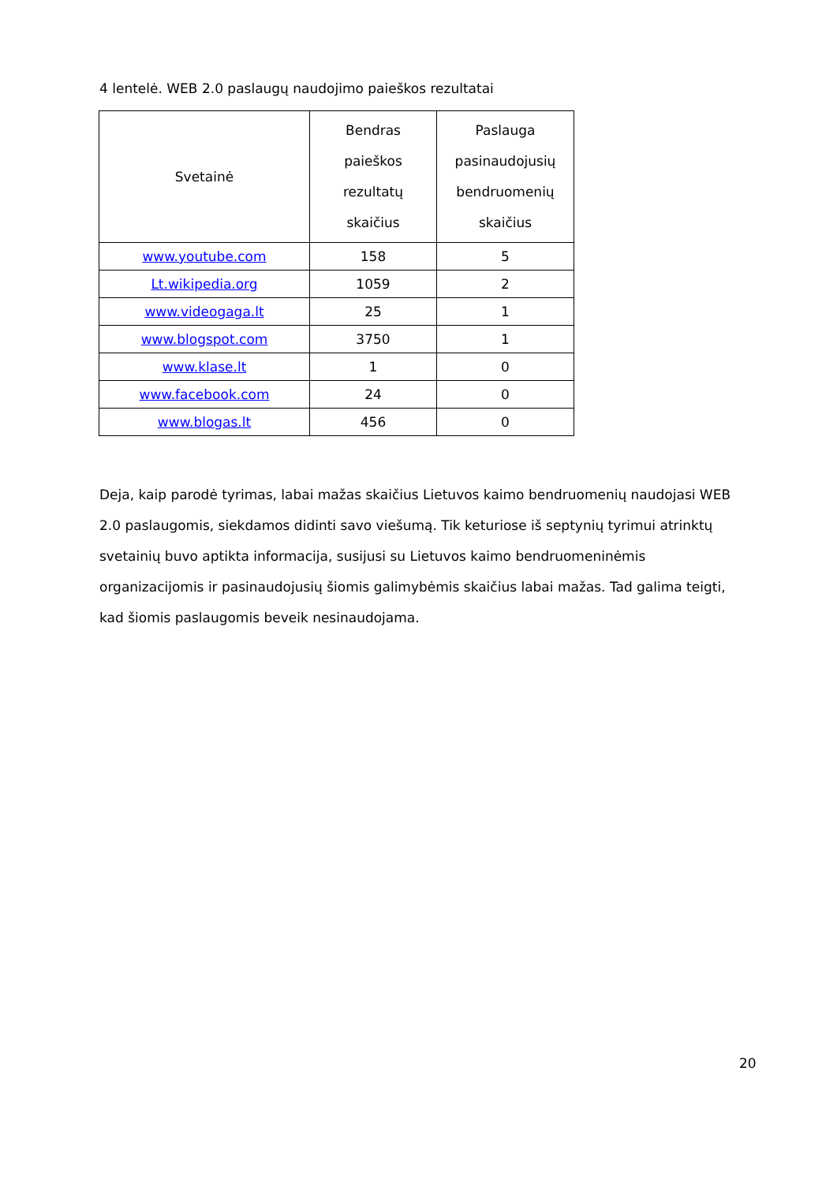4 lentelė. WEB 2.0 paslaugų naudojimo paieškos rezultatai
| Svetainė | Bendras paieškos rezultatų skaičius | Paslauga pasinaudojusių bendruomenių skaičius |
| --- | --- | --- |
| www.youtube.com | 158 | 5 |
| Lt.wikipedia.org | 1059 | 2 |
| www.videogaga.lt | 25 | 1 |
| www.blogspot.com | 3750 | 1 |
| www.klase.lt | 1 | 0 |
| www.facebook.com | 24 | 0 |
| www.blogas.lt | 456 | 0 |
Deja, kaip parodė tyrimas, labai mažas skaičius Lietuvos kaimo bendruomenių naudojasi WEB 2.0 paslaugomis, siekdamos didinti savo viešumą. Tik keturiose iš septynių tyrimui atrinktų svetainių buvo aptikta informacija, susijusi su Lietuvos kaimo bendruomeninėmis organizacijomis ir pasinaudojusių šiomis galimybėmis skaičius labai mažas. Tad galima teigti, kad šiomis paslaugomis beveik nesinaudojama.
20